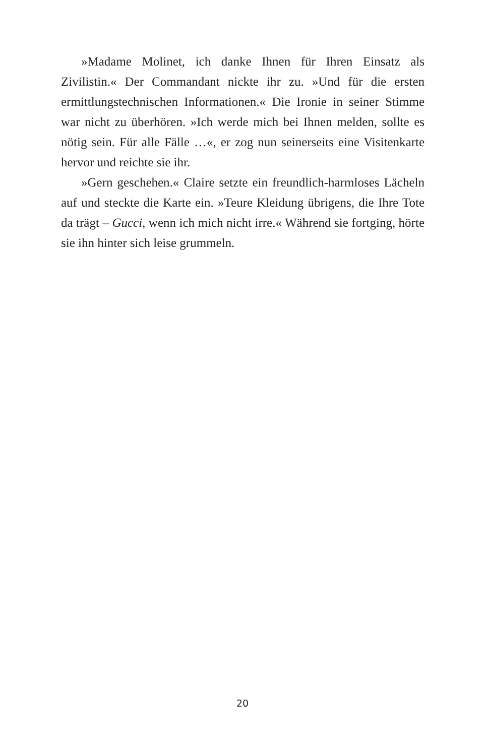»Madame Molinet, ich danke Ihnen für Ihren Einsatz als Zivilistin.« Der Commandant nickte ihr zu. »Und für die ersten ermittlungstechnischen Informationen.« Die Ironie in seiner Stimme war nicht zu überhören. »Ich werde mich bei Ihnen melden, sollte es nötig sein. Für alle Fälle …«, er zog nun seinerseits eine Visitenkarte hervor und reichte sie ihr.
»Gern geschehen.« Claire setzte ein freundlich-harmloses Lächeln auf und steckte die Karte ein. »Teure Kleidung übrigens, die Ihre Tote da trägt – Gucci, wenn ich mich nicht irre.« Während sie fortging, hörte sie ihn hinter sich leise grummeln.
20